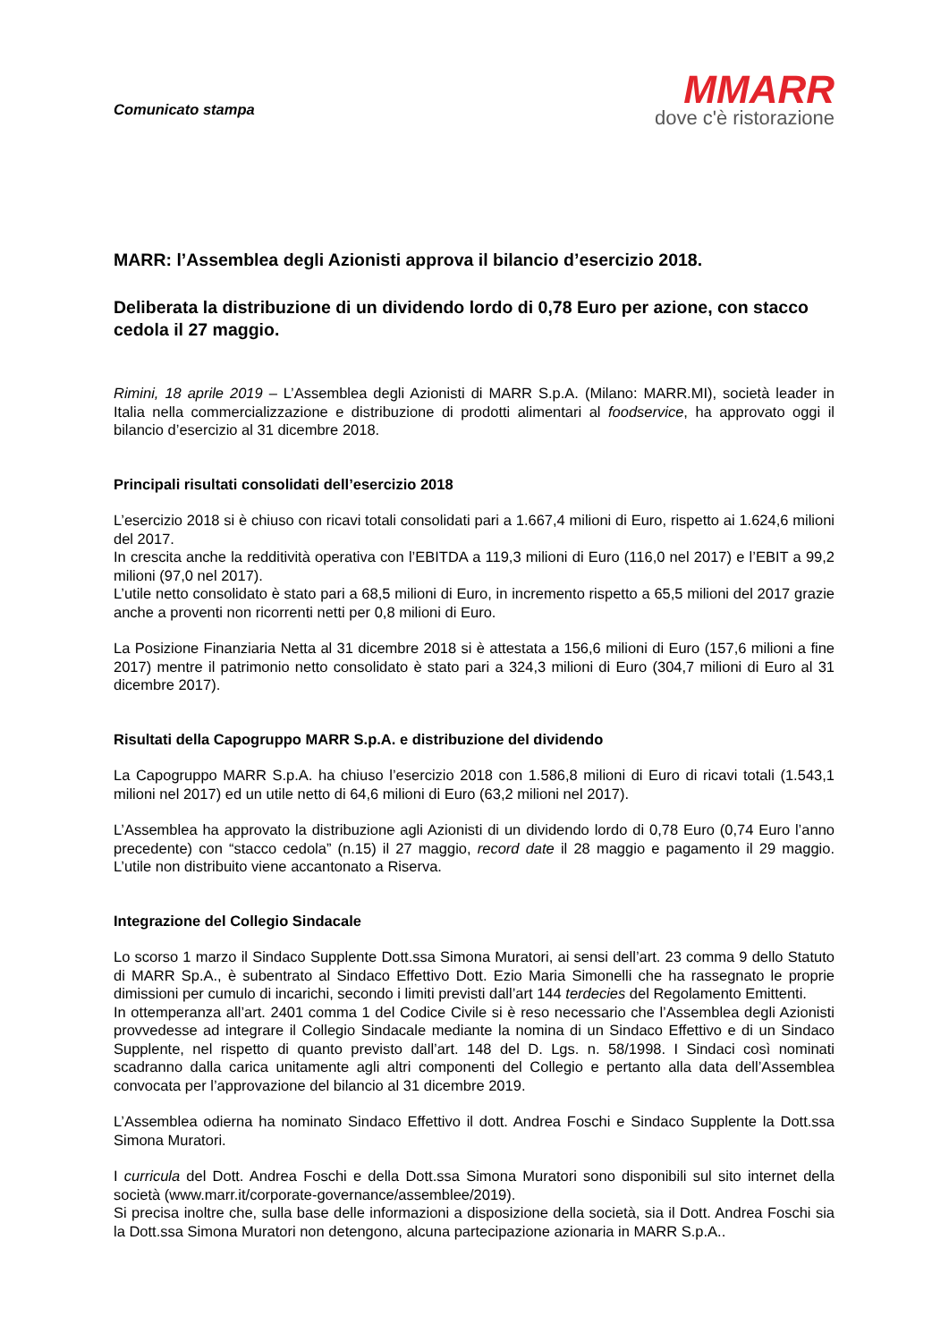Comunicato stampa
MMARR
dove c'è ristorazione
MARR: l’Assemblea degli Azionisti approva il bilancio d’esercizio 2018.
Deliberata la distribuzione di un dividendo lordo di 0,78 Euro per azione, con stacco cedola il 27 maggio.
Rimini, 18 aprile 2019 – L’Assemblea degli Azionisti di MARR S.p.A. (Milano: MARR.MI), società leader in Italia nella commercializzazione e distribuzione di prodotti alimentari al foodservice, ha approvato oggi il bilancio d’esercizio al 31 dicembre 2018.
Principali risultati consolidati dell’esercizio 2018
L’esercizio 2018 si è chiuso con ricavi totali consolidati pari a 1.667,4 milioni di Euro, rispetto ai 1.624,6 milioni del 2017.
In crescita anche la redditività operativa con l’EBITDA a 119,3 milioni di Euro (116,0 nel 2017) e l’EBIT a 99,2 milioni (97,0 nel 2017).
L’utile netto consolidato è stato pari a 68,5 milioni di Euro, in incremento rispetto a 65,5 milioni del 2017 grazie anche a proventi non ricorrenti netti per 0,8 milioni di Euro.
La Posizione Finanziaria Netta al 31 dicembre 2018 si è attestata a 156,6 milioni di Euro (157,6 milioni a fine 2017) mentre il patrimonio netto consolidato è stato pari a 324,3 milioni di Euro (304,7 milioni di Euro al 31 dicembre 2017).
Risultati della Capogruppo MARR S.p.A. e distribuzione del dividendo
La Capogruppo MARR S.p.A. ha chiuso l’esercizio 2018 con 1.586,8 milioni di Euro di ricavi totali (1.543,1 milioni nel 2017) ed un utile netto di 64,6 milioni di Euro (63,2 milioni nel 2017).
L’Assemblea ha approvato la distribuzione agli Azionisti di un dividendo lordo di 0,78 Euro (0,74 Euro l’anno precedente) con “stacco cedola” (n.15) il 27 maggio, record date il 28 maggio e pagamento il 29 maggio. L’utile non distribuito viene accantonato a Riserva.
Integrazione del Collegio Sindacale
Lo scorso 1 marzo il Sindaco Supplente Dott.ssa Simona Muratori, ai sensi dell’art. 23 comma 9 dello Statuto di MARR Sp.A., è subentrato al Sindaco Effettivo Dott. Ezio Maria Simonelli che ha rassegnato le proprie dimissioni per cumulo di incarichi, secondo i limiti previsti dall’art 144 terdecies del Regolamento Emittenti.
In ottemperanza all’art. 2401 comma 1 del Codice Civile si è reso necessario che l’Assemblea degli Azionisti provvedesse ad integrare il Collegio Sindacale mediante la nomina di un Sindaco Effettivo e di un Sindaco Supplente, nel rispetto di quanto previsto dall’art. 148 del D. Lgs. n. 58/1998. I Sindaci così nominati scadranno dalla carica unitamente agli altri componenti del Collegio e pertanto alla data dell’Assemblea convocata per l’approvazione del bilancio al 31 dicembre 2019.
L’Assemblea odierna ha nominato Sindaco Effettivo il dott. Andrea Foschi e Sindaco Supplente la Dott.ssa Simona Muratori.
I curricula del Dott. Andrea Foschi e della Dott.ssa Simona Muratori sono disponibili sul sito internet della società (www.marr.it/corporate-governance/assemblee/2019).
Si precisa inoltre che, sulla base delle informazioni a disposizione della società, sia il Dott. Andrea Foschi sia la Dott.ssa Simona Muratori non detengono, alcuna partecipazione azionaria in MARR S.p.A..